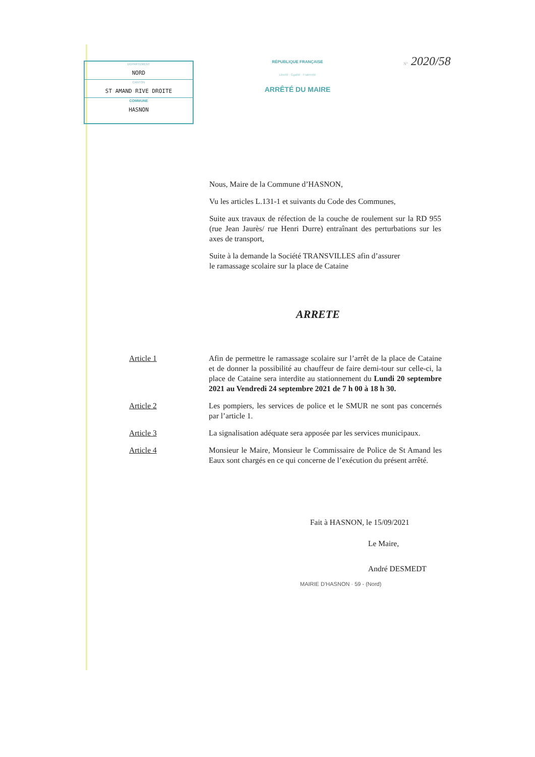DÉPARTEMENT
NORD
CANTON
ST AMAND RIVE DROITE
COMMUNE
HASNON
RÉPUBLIQUE FRANÇAISE
Liberté · Égalité · Fraternité
ARRÊTÉ DU MAIRE
N° 2020/58
Nous, Maire de la Commune d’HASNON,
Vu les articles L.131-1 et suivants du Code des Communes,
Suite aux travaux de réfection de la couche de roulement sur la RD 955 (rue Jean Jaurès/ rue Henri Durre) entraînant des perturbations sur les axes de transport,
Suite à la demande la Société TRANSVILLES afin d’assurer
le ramassage scolaire sur la place de Cataine
ARRETE
Article 1 Afin de permettre le ramassage scolaire sur l’arrêt de la place de Cataine et de donner la possibilité au chauffeur de faire demi-tour sur celle-ci, la place de Cataine sera interdite au stationnement du Lundi 20 septembre 2021 au Vendredi 24 septembre 2021 de 7 h 00 à 18 h 30.
Article 2 Les pompiers, les services de police et le SMUR ne sont pas concernés par l’article 1.
Article 3 La signalisation adéquate sera apposée par les services municipaux.
Article 4 Monsieur le Maire, Monsieur le Commissaire de Police de St Amand les Eaux sont chargés en ce qui concerne de l’exécution du présent arrêté.
Fait à HASNON, le 15/09/2021
Le Maire,
André DESMEDT
MAIRIE D’HASNON · 59 - (Nord)